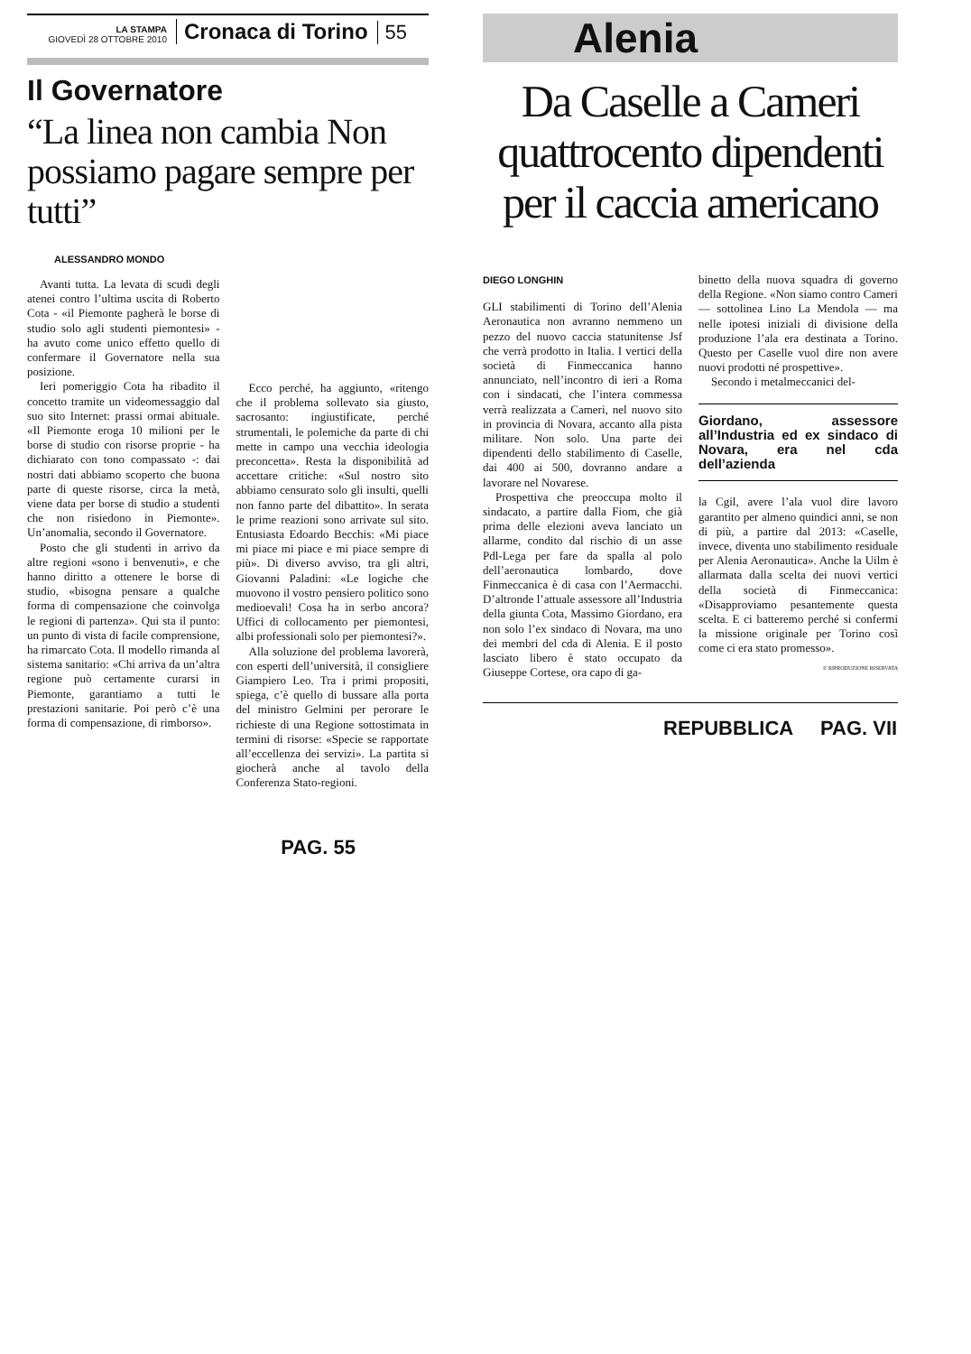LA STAMPA
GIOVEDÌ 28 OTTOBRE 2010
Cronaca di Torino
55
Il Governatore
“La linea non cambia Non possiamo pagare sempre per tutti”
ALESSANDRO MONDO
Avanti tutta. La levata di scudi degli atenei contro l’ultima uscita di Roberto Cota - «il Piemonte pagherà le borse di studio solo agli studenti piemontesi» - ha avuto come unico effetto quello di confermare il Governatore nella sua posizione.
Ieri pomeriggio Cota ha ribadito il concetto tramite un videomessaggio dal suo sito Internet: prassi ormai abituale. «Il Piemonte eroga 10 milioni per le borse di studio con risorse proprie - ha dichiarato con tono compassato -: dai nostri dati abbiamo scoperto che buona parte di queste risorse, circa la metà, viene data per borse di studio a studenti che non risiedono in Piemonte». Un’anomalia, secondo il Governatore.
Posto che gli studenti in arrivo da altre regioni «sono i benvenuti», e che hanno diritto a ottenere le borse di studio, «bisogna pensare a qualche forma di compensazione che coinvolga le regioni di partenza». Qui sta il punto: un punto di vista di facile comprensione, ha rimarcato Cota. Il modello rimanda al sistema sanitario: «Chi arriva da un’altra regione può certamente curarsi in Piemonte, garantiamo a tutti le prestazioni sanitarie. Poi però c’è una forma di compensazione, di rimborso».
Ecco perché, ha aggiunto, «ritengo che il problema sollevato sia giusto, sacrosanto: ingiustificate, perché strumentali, le polemiche da parte di chi mette in campo una vecchia ideologia preconcetta». Resta la disponibilità ad accettare critiche: «Sul nostro sito abbiamo censurato solo gli insulti, quelli non fanno parte del dibattito». In serata le prime reazioni sono arrivate sul sito. Entusiasta Edoardo Becchis: «Mi piace mi piace mi piace e mi piace sempre di più». Di diverso avviso, tra gli altri, Giovanni Paladini: «Le logiche che muovono il vostro pensiero politico sono medioevali! Cosa ha in serbo ancora? Uffici di collocamento per piemontesi, albi professionali solo per piemontesi?».
Alla soluzione del problema lavorerà, con esperti dell’università, il consigliere Giampiero Leo. Tra i primi propositi, spiega, c’è quello di bussare alla porta del ministro Gelmini per perorare le richieste di una Regione sottostimata in termini di risorse: «Specie se rapportate all’eccellenza dei servizi». La partita si giocherà anche al tavolo della Conferenza Stato-regioni.
PAG. 55
Alenia
Da Caselle a Cameri quattrocento dipendenti per il caccia americano
DIEGO LONGHIN
GLI stabilimenti di Torino dell’Alenia Aeronautica non avranno nemmeno un pezzo del nuovo caccia statunitense Jsf che verrà prodotto in Italia. I vertici della società di Finmeccanica hanno annunciato, nell’incontro di ieri a Roma con i sindacati, che l’intera commessa verrà realizzata a Cameri, nel nuovo sito in provincia di Novara, accanto alla pista militare. Non solo. Una parte dei dipendenti dello stabilimento di Caselle, dai 400 ai 500, dovranno andare a lavorare nel Novarese.
Prospettiva che preoccupa molto il sindacato, a partire dalla Fiom, che già prima delle elezioni aveva lanciato un allarme, condito dal rischio di un asse Pdl-Lega per fare da spalla al polo dell’aeronautica lombardo, dove Finmeccanica è di casa con l’Aermacchi. D’altronde l’attuale assessore all’Industria della giunta Cota, Massimo Giordano, era non solo l’ex sindaco di Novara, ma uno dei membri del cda di Alenia. E il posto lasciato libero è stato occupato da Giuseppe Cortese, ora capo di ga-
binetto della nuova squadra di governo della Regione. «Non siamo contro Cameri — sottolinea Lino La Mendola — ma nelle ipotesi iniziali di divisione della produzione l’ala era destinata a Torino. Questo per Caselle vuol dire non avere nuovi prodotti né prospettive».
Secondo i metalmeccanici del-
Giordano, assessore all’Industria ed ex sindaco di Novara, era nel cda dell’azienda
la Cgil, avere l’ala vuol dire lavoro garantito per almeno quindici anni, se non di più, a partire dal 2013: «Caselle, invece, diventa uno stabilimento residuale per Alenia Aeronautica». Anche la Uilm è allarmata dalla scelta dei nuovi vertici della società di Finmeccanica: «Disapproviamo pesantemente questa scelta. E ci batteremo perché si confermi la missione originale per Torino così come ci era stato promesso».
© RIPRODUZIONE RISERVATA
REPUBBLICA PAG. VII